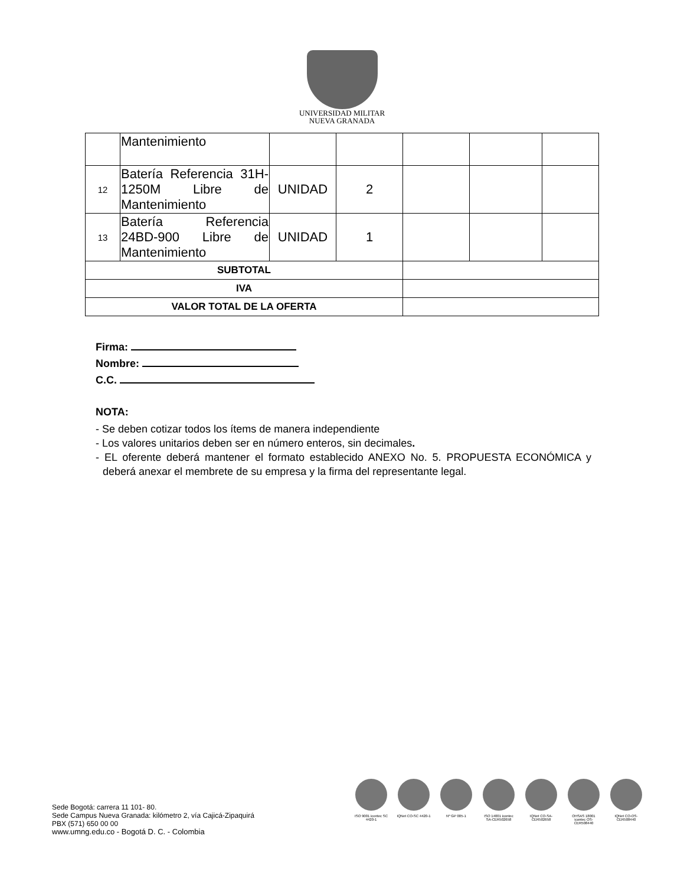UNIVERSIDAD MILITAR
NUEVA GRANADA
| | Mantenimiento | | | | | |
| 12 | Batería Referencia 31H-1250M Libre de Mantenimiento | UNIDAD | 2 | | | |
| 13 | Batería Referencia 24BD-900 Libre de Mantenimiento | UNIDAD | 1 | | | |
| SUBTOTAL | | | | | | |
| IVA | | | | | | |
| VALOR TOTAL DE LA OFERTA | | | | | | |
Firma:
Nombre:
C.C.
NOTA:
- Se deben cotizar todos los ítems de manera independiente
- Los valores unitarios deben ser en número enteros, sin decimales.
- EL oferente deberá mantener el formato establecido ANEXO No. 5. PROPUESTA ECONÓMICA y deberá anexar el membrete de su empresa y la firma del representante legal.
Sede Bogotá: carrera 11 101- 80.
Sede Campus Nueva Granada: kilómetro 2, vía Cajicá-Zipaquirá
PBX (571) 650 00 00
www.umng.edu.co - Bogotá D. C. - Colombia
ISO 9001 icontec SC 4420-1
IQNet CO-SC 4420-1
Nº GP 005-1 ISO 14001 icontec SA-CER502658
IQNet CO-SA-CER502658
OHSAS 18001 icontec OS-CER508440
IQNet CO-OS-CER508440